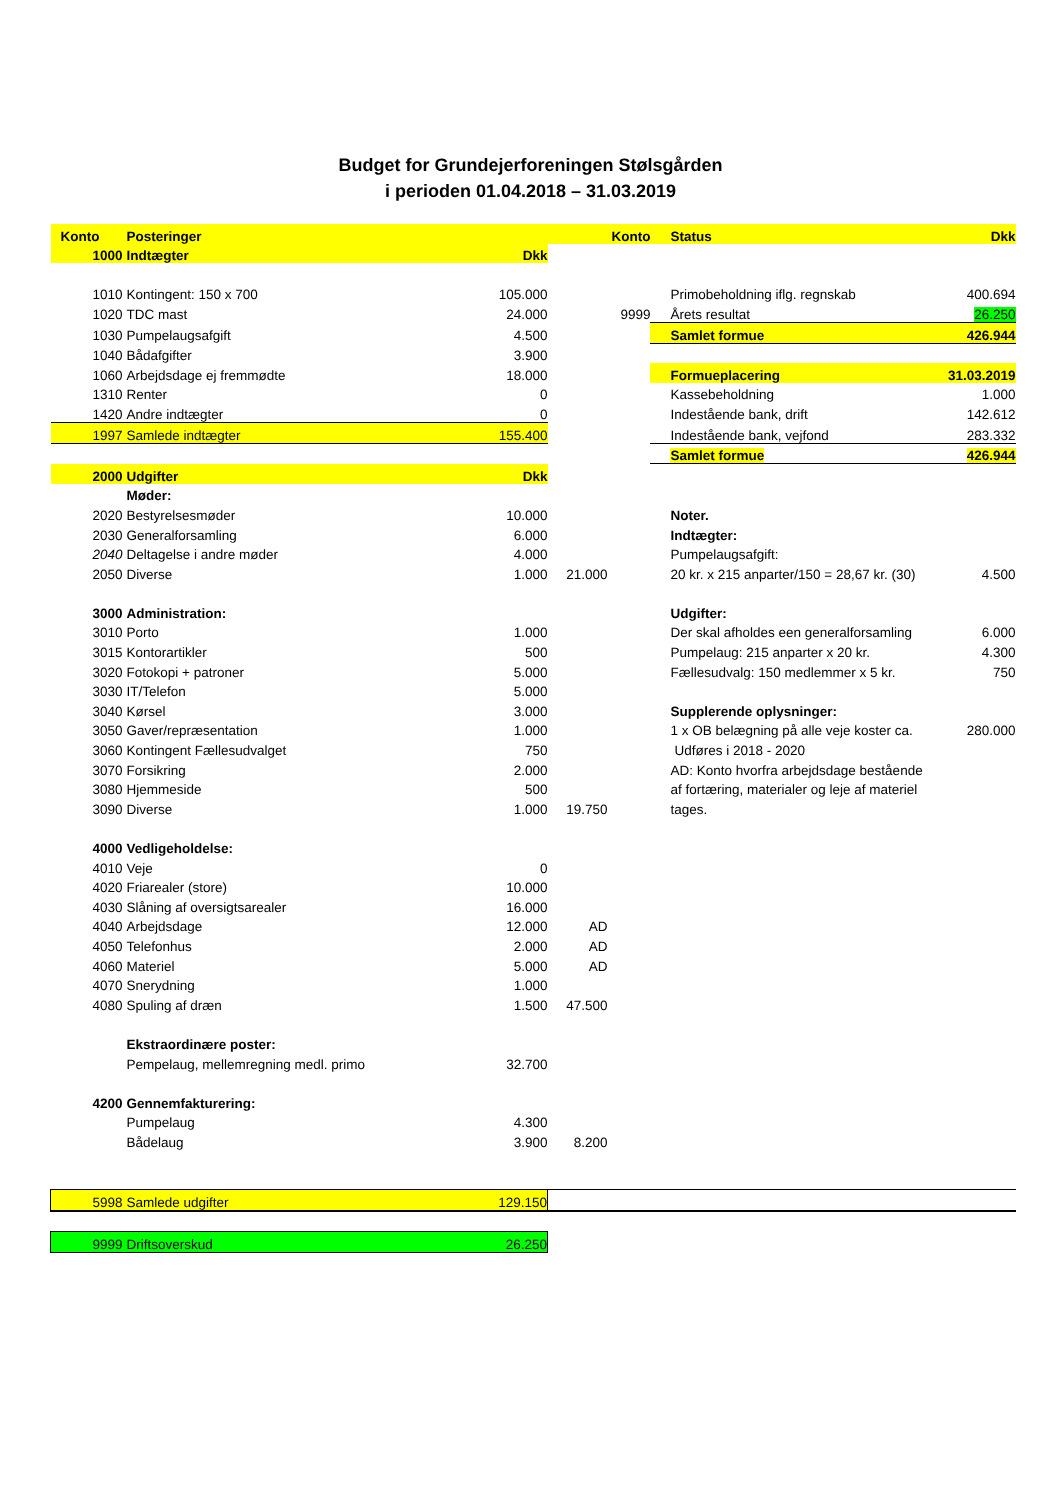Budget for Grundejerforeningen Stølsgården
i perioden 01.04.2018 – 31.03.2019
| Konto | Posteringer | | | Konto | Status | Dkk |
| 1000 | Indtægter | Dkk | | | | |
| 1010 | Kontingent: 150 x 700 | 105.000 | | | Primobeholdning iflg. regnskab | 400.694 |
| 1020 | TDC mast | 24.000 | | 9999 | Årets resultat | 26.250 |
| 1030 | Pumpelaugsafgift | 4.500 | | | Samlet formue | 426.944 |
| 1040 | Bådafgifter | 3.900 | | | | |
| 1060 | Arbejdsdage ej fremmødte | 18.000 | | | Formueplacering | 31.03.2019 |
| 1310 | Renter | 0 | | | Kassebeholdning | 1.000 |
| 1420 | Andre indtægter | 0 | | | Indestående bank, drift | 142.612 |
| 1997 | Samlede indtægter | 155.400 | | | Indestående bank, vejfond | 283.332 |
| | | | | | Samlet formue | 426.944 |
| 2000 | Udgifter | Dkk | | | | |
| | Møder: | | | | | |
| 2020 | Bestyrelsesmøder | 10.000 | | | Noter. | |
| 2030 | Generalforsamling | 6.000 | | | Indtægter: | |
| 2040 | Deltagelse i andre møder | 4.000 | | | Pumpelaugsafgift: | |
| 2050 | Diverse | 1.000 | 21.000 | | 20 kr. x 215 anparter/150 = 28,67 kr. (30) | 4.500 |
| 3000 | Administration: | | | | Udgifter: | |
| 3010 | Porto | 1.000 | | | Der skal afholdes een generalforsamling | 6.000 |
| 3015 | Kontorartikler | 500 | | | Pumpelaug: 215 anparter x 20 kr. | 4.300 |
| 3020 | Fotokopi + patroner | 5.000 | | | Fællesudvalg: 150 medlemmer x 5 kr. | 750 |
| 3030 | IT/Telefon | 5.000 | | | | |
| 3040 | Kørsel | 3.000 | | | Supplerende oplysninger: | |
| 3050 | Gaver/repræsentation | 1.000 | | | 1 x OB belægning på alle veje koster ca. | 280.000 |
| 3060 | Kontingent Fællesudvalget | 750 | | | Udføres i 2018 - 2020 | |
| 3070 | Forsikring | 2.000 | | | AD: Konto hvorfra arbejdsdage bestående | |
| 3080 | Hjemmeside | 500 | | | af fortæring, materialer og leje af materiel | |
| 3090 | Diverse | 1.000 | 19.750 | | tages. | |
| 4000 | Vedligeholdelse: | | | | | |
| 4010 | Veje | 0 | | | | |
| 4020 | Friarealer (store) | 10.000 | | | | |
| 4030 | Slåning af oversigtsarealer | 16.000 | | | | |
| 4040 | Arbejdsdage | 12.000 | AD | | | |
| 4050 | Telefonhus | 2.000 | AD | | | |
| 4060 | Materiel | 5.000 | AD | | | |
| 4070 | Snerydning | 1.000 | | | | |
| 4080 | Spuling af dræn | 1.500 | 47.500 | | | |
| | Ekstraordinære poster: | | | | | |
| | Pempelaug, mellemregning medl. primo | 32.700 | | | | |
| 4200 | Gennemfakturering: | | | | | |
| | Pumpelaug | 4.300 | | | | |
| | Bådelaug | 3.900 | 8.200 | | | |
| 5998 | Samlede udgifter | 129.150 | | | | |
| 9999 | Driftsoverskud | 26.250 | | | | |